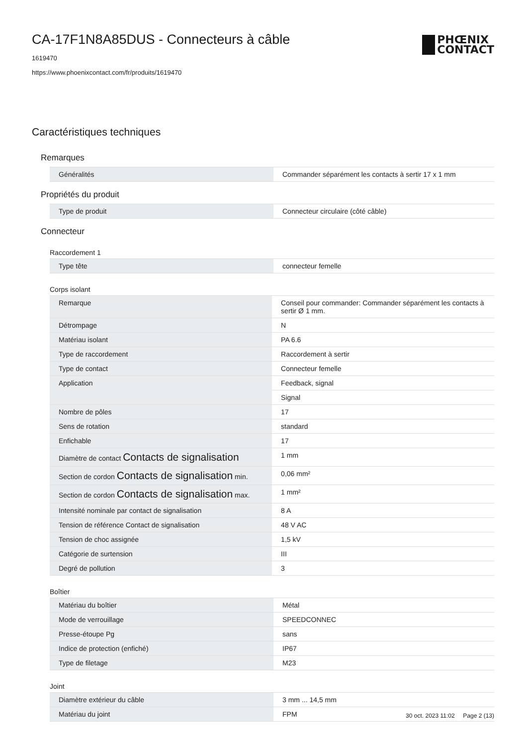PHŒNIX
CONTACT
CA-17F1N8A85DUS - Connecteurs à câble
1619470
https://www.phoenixcontact.com/fr/produits/1619470
Caractéristiques techniques
Remarques
| Généralités | Commander séparément les contacts à sertir 17 x 1 mm |
Propriétés du produit
| Type de produit | Connecteur circulaire (côté câble) |
Connecteur
Raccordement 1
| Type tête | connecteur femelle |
Corps isolant
| Remarque | Conseil pour commander: Commander séparément les contacts à sertir Ø 1 mm. |
| Détrompage | N |
| Matériau isolant | PA 6.6 |
| Type de raccordement | Raccordement à sertir |
| Type de contact | Connecteur femelle |
| Application | Feedback, signal |
| | Signal |
| Nombre de pôles | 17 |
| Sens de rotation | standard |
| Enfichable | 17 |
| Diamètre de contact Contacts de signalisation | 1 mm |
| Section de cordon Contacts de signalisation min. | 0,06 mm² |
| Section de cordon Contacts de signalisation max. | 1 mm² |
| Intensité nominale par contact de signalisation | 8 A |
| Tension de référence Contact de signalisation | 48 V AC |
| Tension de choc assignée | 1,5 kV |
| Catégorie de surtension | III |
| Degré de pollution | 3 |
Boîtier
| Matériau du boîtier | Métal |
| Mode de verrouillage | SPEEDCONNEC |
| Presse-étoupe Pg | sans |
| Indice de protection (enfiché) | IP67 |
| Type de filetage | M23 |
Joint
| Diamètre extérieur du câble | 3 mm ... 14,5 mm |
| Matériau du joint | FPM |
30 oct. 2023 11:02 Page 2 (13)